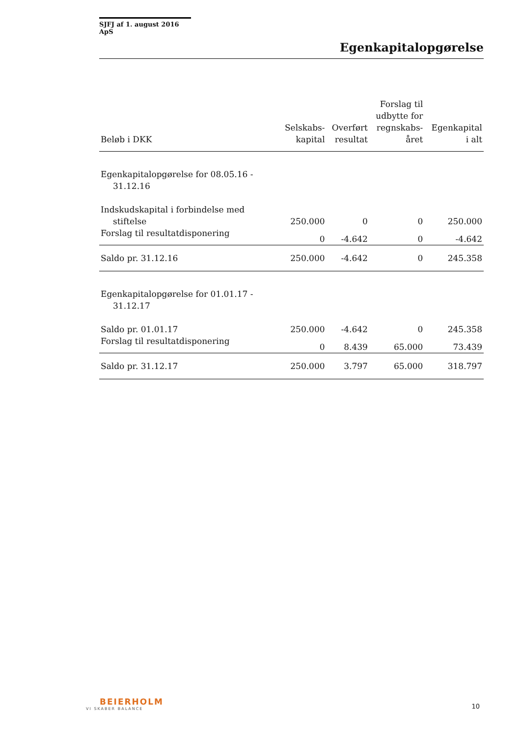SJFJ af 1. august 2016 ApS
Egenkapitalopgørelse
| Beløb i DKK | Selskabs- kapital | Overført resultat | Forslag til udbytte for regnskabs- året | Egenkapital i alt |
| --- | --- | --- | --- | --- |
| Egenkapitalopgørelse for 08.05.16 - 31.12.16 | | | | |
| Indskudskapital i forbindelse med stiftelse | 250.000 | 0 | 0 | 250.000 |
| Forslag til resultatdisponering | 0 | -4.642 | 0 | -4.642 |
| Saldo pr. 31.12.16 | 250.000 | -4.642 | 0 | 245.358 |
| Egenkapitalopgørelse for 01.01.17 - 31.12.17 | | | | |
| Saldo pr. 01.01.17 | 250.000 | -4.642 | 0 | 245.358 |
| Forslag til resultatdisponering | 0 | 8.439 | 65.000 | 73.439 |
| Saldo pr. 31.12.17 | 250.000 | 3.797 | 65.000 | 318.797 |
BEIERHOLM
VI SKABER BALANCE
10